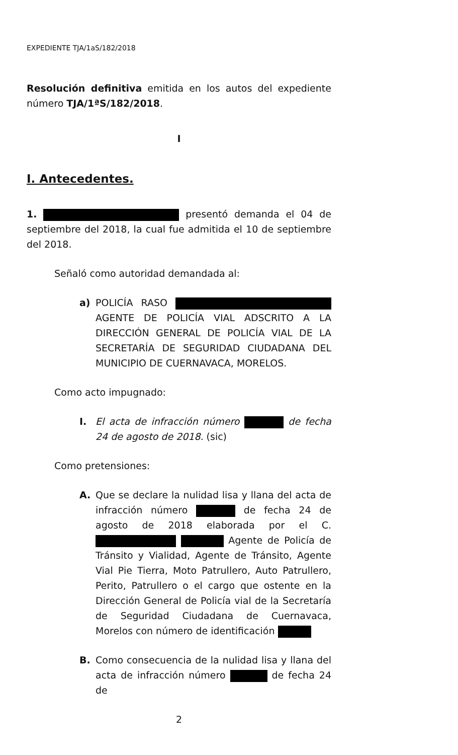EXPEDIENTE TJA/1aS/182/2018
Resolución definitiva emitida en los autos del expediente número TJA/1ªS/182/2018.
I
I. Antecedentes.
1. presentó demanda el 04 de septiembre del 2018, la cual fue admitida el 10 de septiembre del 2018.
Señaló como autoridad demandada al:
a) POLICÍA RASO AGENTE DE POLICÍA VIAL ADSCRITO A LA DIRECCIÓN GENERAL DE POLICÍA VIAL DE LA SECRETARÍA DE SEGURIDAD CIUDADANA DEL MUNICIPIO DE CUERNAVACA, MORELOS.
Como acto impugnado:
I. El acta de infracción número de fecha 24 de agosto de 2018. (sic)
Como pretensiones:
A. Que se declare la nulidad lisa y llana del acta de infracción número de fecha 24 de agosto de 2018 elaborada por el C. Agente de Policía de Tránsito y Vialidad, Agente de Tránsito, Agente Vial Pie Tierra, Moto Patrullero, Auto Patrullero, Perito, Patrullero o el cargo que ostente en la Dirección General de Policía vial de la Secretaría de Seguridad Ciudadana de Cuernavaca, Morelos con número de identificación
B. Como consecuencia de la nulidad lisa y llana del acta de infracción número de fecha 24 de
2